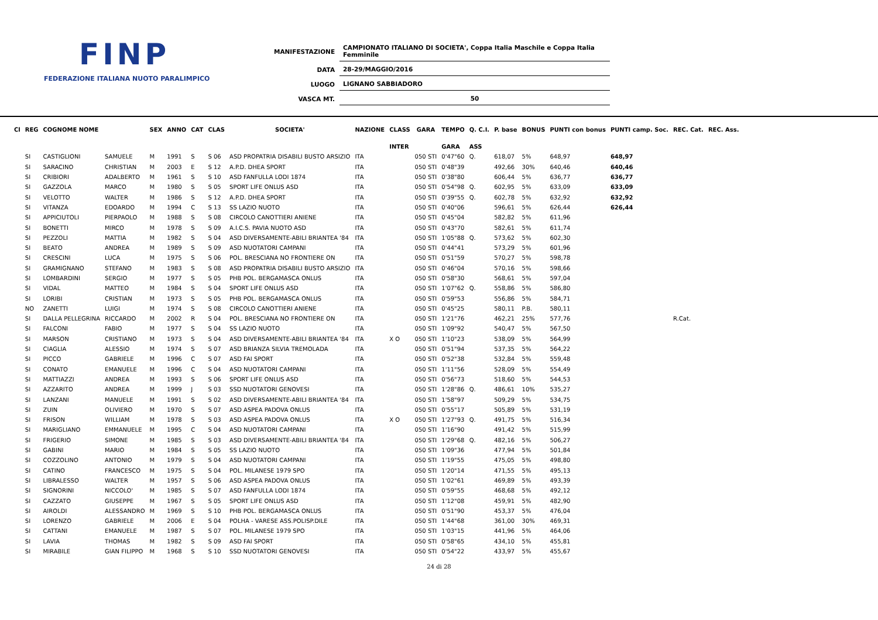FINP
FEDERAZIONE ITALIANA NUOTO PARALIMPICO
| MANIFESTAZIONE | CAMPIONATO ITALIANO DI SOCIETA', Coppa Italia Maschile e Coppa Italia Femminile |
| DATA | 28-29/MAGGIO/2016 |
| LUOGO | LIGNANO SABBIADORO |
| VASCA MT. | 50 |
| Cl | REG | COGNOME NOME | | SEX | ANNO | CAT | CLAS | SOCIETA' | NAZIONE | CLASS | GARA | TEMPO | Q. C.I. | P. base | BONUS | PUNTI con bonus | PUNTI camp. Soc. | REC. Cat. | REC. Ass. |
| --- | --- | --- | --- | --- | --- | --- | --- | --- | --- | --- | --- | --- | --- | --- | --- | --- | --- | --- | --- |
| | | | | | | | | | | INTER | | GARA | ASS | | | | | | |
| | SI | CASTIGLIONI | SAMUELE | M | 1991 | S | S 06 | ASD PROPATRIA DISABILI BUSTO ARSIZIO | ITA | | 050 STI | 0'47"60 | Q. | 618,07 | 5% | 648,97 | 648,97 | | |
| | SI | SARACINO | CHRISTIAN | M | 2003 | E | S 12 | A.P.D. DHEA SPORT | ITA | | 050 STI | 0'48"39 | | 492,66 | 30% | 640,46 | 640,46 | | |
| | SI | CRIBIORI | ADALBERTO | M | 1961 | S | S 10 | ASD FANFULLA LODI 1874 | ITA | | 050 STI | 0'38"80 | | 606,44 | 5% | 636,77 | 636,77 | | |
| | SI | GAZZOLA | MARCO | M | 1980 | S | S 05 | SPORT LIFE ONLUS ASD | ITA | | 050 STI | 0'54"98 | Q. | 602,95 | 5% | 633,09 | 633,09 | | |
| | SI | VELOTTO | WALTER | M | 1986 | S | S 12 | A.P.D. DHEA SPORT | ITA | | 050 STI | 0'39"55 | Q. | 602,78 | 5% | 632,92 | 632,92 | | |
| | SI | VITANZA | EDOARDO | M | 1994 | C | S 13 | SS LAZIO NUOTO | ITA | | 050 STI | 0'40"06 | | 596,61 | 5% | 626,44 | 626,44 | | |
| | SI | APPICIUTOLI | PIERPAOLO | M | 1988 | S | S 08 | CIRCOLO CANOTTIERI ANIENE | ITA | | 050 STI | 0'45"04 | | 582,82 | 5% | 611,96 | | | |
| | SI | BONETTI | MIRCO | M | 1978 | S | S 09 | A.I.C.S. PAVIA NUOTO ASD | ITA | | 050 STI | 0'43"70 | | 582,61 | 5% | 611,74 | | | |
| | SI | PEZZOLI | MATTIA | M | 1982 | S | S 04 | ASD DIVERSAMENTE-ABILI BRIANTEA '84 | ITA | | 050 STI | 1'05"88 | Q. | 573,62 | 5% | 602,30 | | | |
| | SI | BEATO | ANDREA | M | 1989 | S | S 09 | ASD NUOTATORI CAMPANI | ITA | | 050 STI | 0'44"41 | | 573,29 | 5% | 601,96 | | | |
| | SI | CRESCINI | LUCA | M | 1975 | S | S 06 | POL. BRESCIANA NO FRONTIERE ON | ITA | | 050 STI | 0'51"59 | | 570,27 | 5% | 598,78 | | | |
| | SI | GRAMIGNANO | STEFANO | M | 1983 | S | S 08 | ASD PROPATRIA DISABILI BUSTO ARSIZIO | ITA | | 050 STI | 0'46"04 | | 570,16 | 5% | 598,66 | | | |
| | SI | LOMBARDINI | SERGIO | M | 1977 | S | S 05 | PHB POL. BERGAMASCA ONLUS | ITA | | 050 STI | 0'58"30 | | 568,61 | 5% | 597,04 | | | |
| | SI | VIDAL | MATTEO | M | 1984 | S | S 04 | SPORT LIFE ONLUS ASD | ITA | | 050 STI | 1'07"62 | Q. | 558,86 | 5% | 586,80 | | | |
| | SI | LORIBI | CRISTIAN | M | 1973 | S | S 05 | PHB POL. BERGAMASCA ONLUS | ITA | | 050 STI | 0'59"53 | | 556,86 | 5% | 584,71 | | | |
| | NO | ZANETTI | LUIGI | M | 1974 | S | S 08 | CIRCOLO CANOTTIERI ANIENE | ITA | | 050 STI | 0'45"25 | | 580,11 | P.B. | 580,11 | | | |
| | SI | DALLA PELLEGRINA | RICCARDO | M | 2002 | R | S 04 | POL. BRESCIANA NO FRONTIERE ON | ITA | | 050 STI | 1'21"76 | | 462,21 | 25% | 577,76 | | R.Cat. | |
| | SI | FALCONI | FABIO | M | 1977 | S | S 04 | SS LAZIO NUOTO | ITA | | 050 STI | 1'09"92 | | 540,47 | 5% | 567,50 | | | |
| | SI | MARSON | CRISTIANO | M | 1973 | S | S 04 | ASD DIVERSAMENTE-ABILI BRIANTEA '84 | ITA | X O | 050 STI | 1'10"23 | | 538,09 | 5% | 564,99 | | | |
| | SI | CIAGLIA | ALESSIO | M | 1974 | S | S 07 | ASD BRIANZA SILVIA TREMOLADA | ITA | | 050 STI | 0'51"94 | | 537,35 | 5% | 564,22 | | | |
| | SI | PICCO | GABRIELE | M | 1996 | C | S 07 | ASD FAI SPORT | ITA | | 050 STI | 0'52"38 | | 532,84 | 5% | 559,48 | | | |
| | SI | CONATO | EMANUELE | M | 1996 | C | S 04 | ASD NUOTATORI CAMPANI | ITA | | 050 STI | 1'11"56 | | 528,09 | 5% | 554,49 | | | |
| | SI | MATTIAZZI | ANDREA | M | 1993 | S | S 06 | SPORT LIFE ONLUS ASD | ITA | | 050 STI | 0'56"73 | | 518,60 | 5% | 544,53 | | | |
| | SI | AZZARITO | ANDREA | M | 1999 | J | S 03 | SSD NUOTATORI GENOVESI | ITA | | 050 STI | 1'28"86 | Q. | 486,61 | 10% | 535,27 | | | |
| | SI | LANZANI | MANUELE | M | 1991 | S | S 02 | ASD DIVERSAMENTE-ABILI BRIANTEA '84 | ITA | | 050 STI | 1'58"97 | | 509,29 | 5% | 534,75 | | | |
| | SI | ZUIN | OLIVIERO | M | 1970 | S | S 07 | ASD ASPEA PADOVA ONLUS | ITA | | 050 STI | 0'55"17 | | 505,89 | 5% | 531,19 | | | |
| | SI | FRISON | WILLIAM | M | 1978 | S | S 03 | ASD ASPEA PADOVA ONLUS | ITA | X O | 050 STI | 1'27"93 | Q. | 491,75 | 5% | 516,34 | | | |
| | SI | MARIGLIANO | EMMANUELE | M | 1995 | C | S 04 | ASD NUOTATORI CAMPANI | ITA | | 050 STI | 1'16"90 | | 491,42 | 5% | 515,99 | | | |
| | SI | FRIGERIO | SIMONE | M | 1985 | S | S 03 | ASD DIVERSAMENTE-ABILI BRIANTEA '84 | ITA | | 050 STI | 1'29"68 | Q. | 482,16 | 5% | 506,27 | | | |
| | SI | GABINI | MARIO | M | 1984 | S | S 05 | SS LAZIO NUOTO | ITA | | 050 STI | 1'09"36 | | 477,94 | 5% | 501,84 | | | |
| | SI | COZZOLINO | ANTONIO | M | 1979 | S | S 04 | ASD NUOTATORI CAMPANI | ITA | | 050 STI | 1'19"55 | | 475,05 | 5% | 498,80 | | | |
| | SI | CATINO | FRANCESCO | M | 1975 | S | S 04 | POL. MILANESE 1979 SPO | ITA | | 050 STI | 1'20"14 | | 471,55 | 5% | 495,13 | | | |
| | SI | LIBRALESSO | WALTER | M | 1957 | S | S 06 | ASD ASPEA PADOVA ONLUS | ITA | | 050 STI | 1'02"61 | | 469,89 | 5% | 493,39 | | | |
| | SI | SIGNORINI | NICCOLO' | M | 1985 | S | S 07 | ASD FANFULLA LODI 1874 | ITA | | 050 STI | 0'59"55 | | 468,68 | 5% | 492,12 | | | |
| | SI | CAZZATO | GIUSEPPE | M | 1967 | S | S 05 | SPORT LIFE ONLUS ASD | ITA | | 050 STI | 1'12"08 | | 459,91 | 5% | 482,90 | | | |
| | SI | AIROLDI | ALESSANDRO | M | 1969 | S | S 10 | PHB POL. BERGAMASCA ONLUS | ITA | | 050 STI | 0'51"90 | | 453,37 | 5% | 476,04 | | | |
| | SI | LORENZO | GABRIELE | M | 2006 | E | S 04 | POLHA - VARESE ASS.POLISP.DILE | ITA | | 050 STI | 1'44"68 | | 361,00 | 30% | 469,31 | | | |
| | SI | CATTANI | EMANUELE | M | 1987 | S | S 07 | POL. MILANESE 1979 SPO | ITA | | 050 STI | 1'03"15 | | 441,96 | 5% | 464,06 | | | |
| | SI | LAVIA | THOMAS | M | 1982 | S | S 09 | ASD FAI SPORT | ITA | | 050 STI | 0'58"65 | | 434,10 | 5% | 455,81 | | | |
| | SI | MIRABILE | GIAN FILIPPO | M | 1968 | S | S 10 | SSD NUOTATORI GENOVESI | ITA | | 050 STI | 0'54"22 | | 433,97 | 5% | 455,67 | | | |
24 di 28